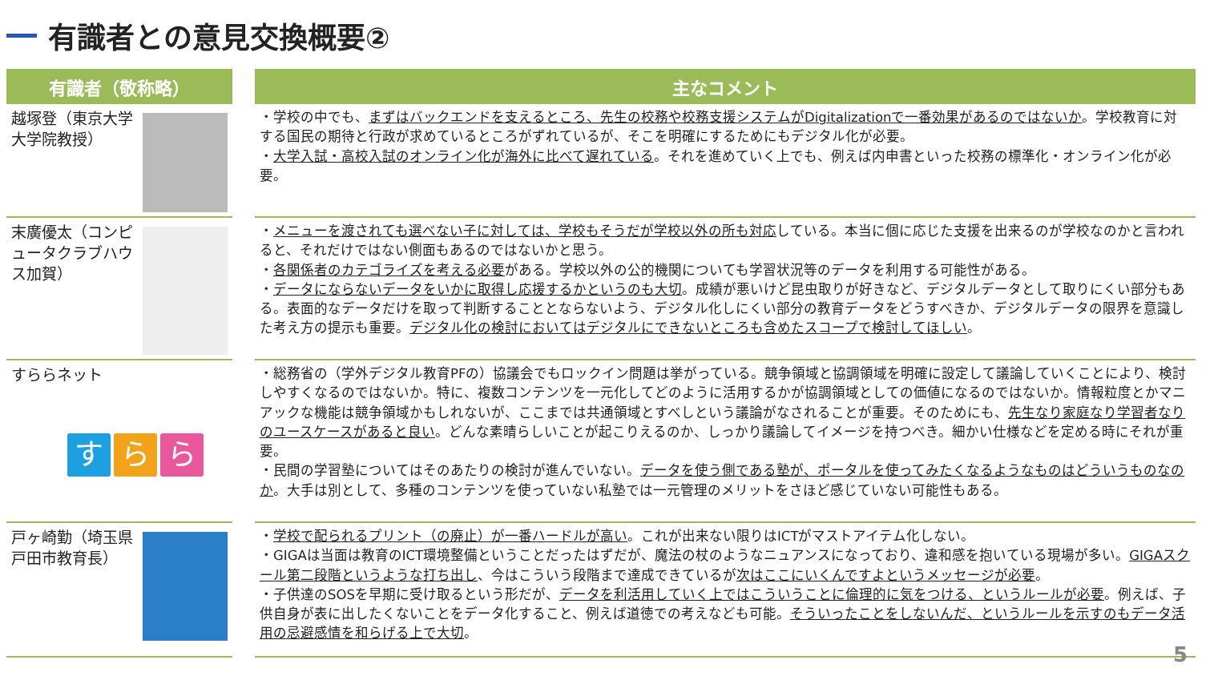有識者との意見交換概要②
| 有識者（敬称略） | 主なコメント |
| --- | --- |
| 越塚登（東京大学大学院教授） | ・学校の中でも、 まずはバックエンドを支えるところ、先生の校務や校務支援システムがDigitalizationで一番効果があるのではないか 。学校教育に対する国民の期待と行政が求めているところがずれているが、そこを明確にするためにもデジタル化が必要。 ・ 大学入試・高校入試のオンライン化が海外に比べて遅れている 。それを進めていく上でも、例えば内申書といった校務の標準化・オンライン化が必要。 |
| 末廣優太（コンピュータクラブハウス加賀） | ・ メニューを渡されても選べない子に対しては、学校もそうだが学校以外の所も対応 している。本当に個に応じた支援を出来るのが学校なのかと言われると、それだけではない側面もあるのではないかと思う。 ・ 各関係者のカテゴライズを考える必要 がある。学校以外の公的機関についても学習状況等のデータを利用する可能性がある。 ・ データにならないデータをいかに取得し応援するかというのも大切 。成績が悪いけど昆虫取りが好きなど、デジタルデータとして取りにくい部分もある。表面的なデータだけを取って判断することとならないよう、デジタル化しにくい部分の教育データをどうすべきか、デジタルデータの限界を意識した考え方の提示も重要。 デジタル化の検討においてはデジタルにできないところも含めたスコープで検討してほしい 。 |
| すららネット す ら ら | ・総務省の（学外デジタル教育PFの）協議会でもロックイン問題は挙がっている。競争領域と協調領域を明確に設定して議論していくことにより、検討しやすくなるのではないか。特に、複数コンテンツを一元化してどのように活用するかが協調領域としての価値になるのではないか。情報粒度とかマニアックな機能は競争領域かもしれないが、ここまでは共通領域とすべしという議論がなされることが重要。そのためにも、 先生なり家庭なり学習者なりのユースケースがあると良い 。どんな素晴らしいことが起こりえるのか、しっかり議論してイメージを持つべき。細かい仕様などを定める時にそれが重要。 ・民間の学習塾についてはそのあたりの検討が進んでいない。 データを使う側である塾が、ポータルを使ってみたくなるようなものはどういうものなのか 。大手は別として、多種のコンテンツを使っていない私塾では一元管理のメリットをさほど感じていない可能性もある。 |
| 戸ヶ崎勤（埼玉県戸田市教育長） | ・ 学校で配られるプリント（の廃止）が一番ハードルが高い 。これが出来ない限りはICTがマストアイテム化しない。 ・GIGAは当面は教育のICT環境整備ということだったはずだが、魔法の杖のようなニュアンスになっており、違和感を抱いている現場が多い。 GIGAスクール第二段階というような打ち出し 、今はこういう段階まで達成できているが 次はここにいくんですよというメッセージが必要 。 ・子供達のSOSを早期に受け取るという形だが、 データを利活用していく上ではこういうことに倫理的に気をつける、というルールが必要 。例えば、子供自身が表に出したくないことをデータ化すること、例えば道徳での考えなども可能。 そういったことをしないんだ、というルールを示すのもデータ活用の忌避感情を和らげる上で大切 。 |
5